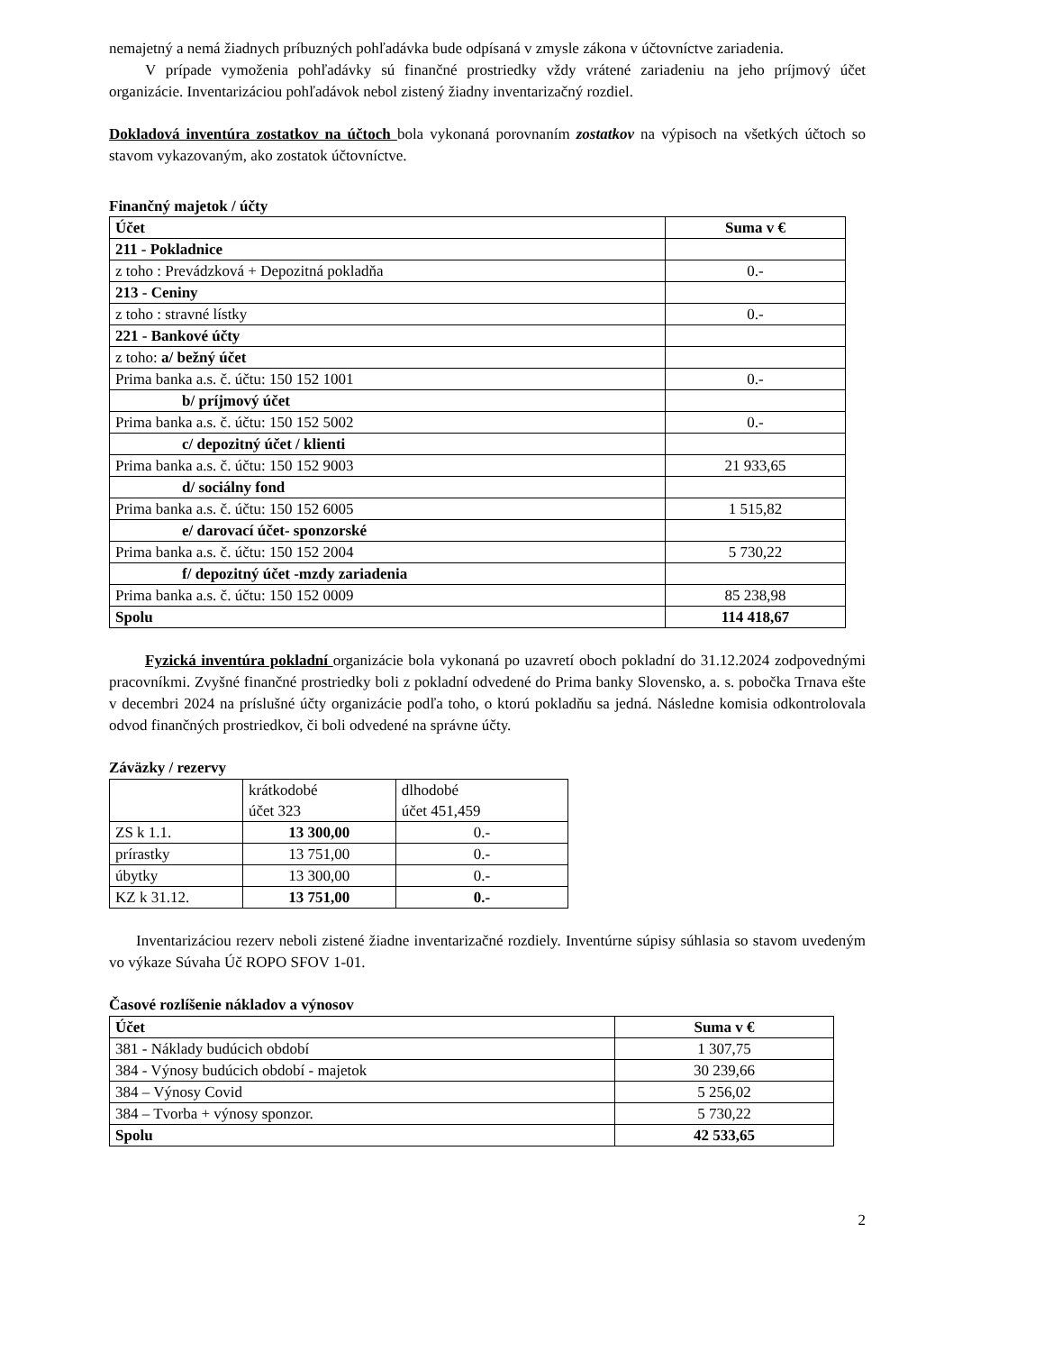nemajetný a nemá žiadnych príbuzných pohľadávka bude odpísaná v zmysle zákona v účtovníctve zariadenia.
V prípade vymoženia pohľadávky sú finančné prostriedky vždy vrátené zariadeniu na jeho príjmový účet organizácie. Inventarizáciou pohľadávok nebol zistený žiadny inventarizačný rozdiel.
Dokladová inventúra zostatkov na účtoch bola vykonaná porovnaním zostatkov na výpisoch na všetkých účtoch so stavom vykazovaným, ako zostatok účtovníctve.
Finančný majetok / účty
| Účet | Suma v € |
| --- | --- |
| 211 - Pokladnice | |
| z toho : Prevádzková + Depozitná pokladňa | 0.- |
| 213 - Ceniny | |
| z toho : stravné lístky | 0.- |
| 221 - Bankové účty | |
| z toho: a/ bežný účet | |
| Prima banka a.s. č. účtu: 150 152 1001 | 0.- |
| b/ príjmový účet | |
| Prima banka a.s. č. účtu: 150 152 5002 | 0.- |
| c/ depozitný účet / klienti | |
| Prima banka a.s. č. účtu: 150 152 9003 | 21 933,65 |
| d/ sociálny fond | |
| Prima banka a.s. č. účtu: 150 152 6005 | 1 515,82 |
| e/ darovací účet- sponzorské | |
| Prima banka a.s. č. účtu: 150 152 2004 | 5 730,22 |
| f/ depozitný účet -mzdy zariadenia | |
| Prima banka a.s. č. účtu: 150 152 0009 | 85 238,98 |
| Spolu | 114 418,67 |
Fyzická inventúra pokladní organizácie bola vykonaná po uzavretí oboch pokladní do 31.12.2024 zodpovednými pracovníkmi. Zvyšné finančné prostriedky boli z pokladní odvedené do Prima banky Slovensko, a. s. pobočka Trnava ešte v decembri 2024 na príslušné účty organizácie podľa toho, o ktorú pokladňu sa jedná. Následne komisia odkontrolovala odvod finančných prostriedkov, či boli odvedené na správne účty.
Záväzky / rezervy
| | krátkodobé účet 323 | dlhodobé účet 451,459 |
| ZS k 1.1. | 13 300,00 | 0.- |
| prírastky | 13 751,00 | 0.- |
| úbytky | 13 300,00 | 0.- |
| KZ k 31.12. | 13 751,00 | 0.- |
Inventarizáciou rezerv neboli zistené žiadne inventarizačné rozdiely. Inventúrne súpisy súhlasia so stavom uvedeným vo výkaze Súvaha Úč ROPO SFOV 1-01.
Časové rozlíšenie nákladov a výnosov
| Účet | Suma v € |
| --- | --- |
| 381 - Náklady budúcich období | 1 307,75 |
| 384 - Výnosy budúcich období - majetok | 30 239,66 |
| 384 – Výnosy Covid | 5 256,02 |
| 384 – Tvorba + výnosy sponzor. | 5 730,22 |
| Spolu | 42 533,65 |
2